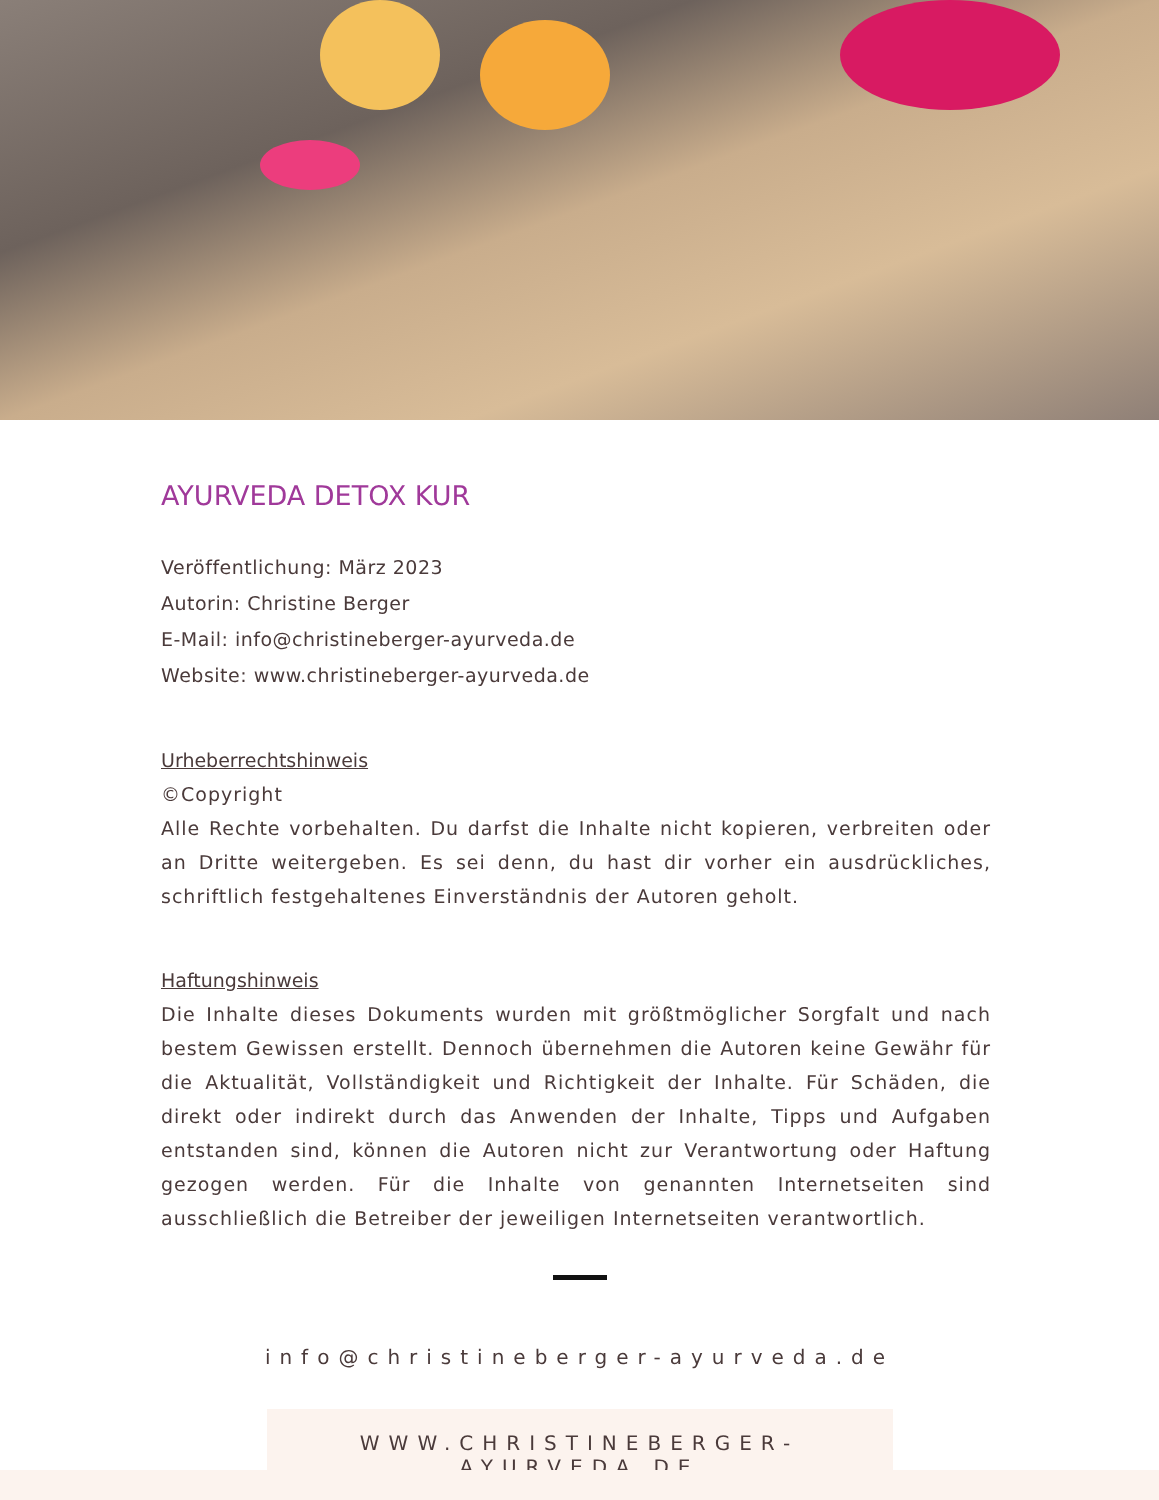AYURVEDA DETOX KUR
Veröffentlichung: März 2023
Autorin: Christine Berger
E-Mail: info@christineberger-ayurveda.de
Website: www.christineberger-ayurveda.de
Urheberrechtshinweis
©Copyright
Alle Rechte vorbehalten. Du darfst die Inhalte nicht kopieren, verbreiten oder an Dritte weitergeben. Es sei denn, du hast dir vorher ein ausdrückliches, schriftlich festgehaltenes Einverständnis der Autoren geholt.
Haftungshinweis
Die Inhalte dieses Dokuments wurden mit größtmöglicher Sorgfalt und nach bestem Gewissen erstellt. Dennoch übernehmen die Autoren keine Gewähr für die Aktualität, Vollständigkeit und Richtigkeit der Inhalte. Für Schäden, die direkt oder indirekt durch das Anwenden der Inhalte, Tipps und Aufgaben entstanden sind, können die Autoren nicht zur Verantwortung oder Haftung gezogen werden. Für die Inhalte von genannten Internetseiten sind ausschließlich die Betreiber der jeweiligen Internetseiten verantwortlich.
info@christineberger-ayurveda.de
WWW.CHRISTINEBERGER-AYURVEDA.DE